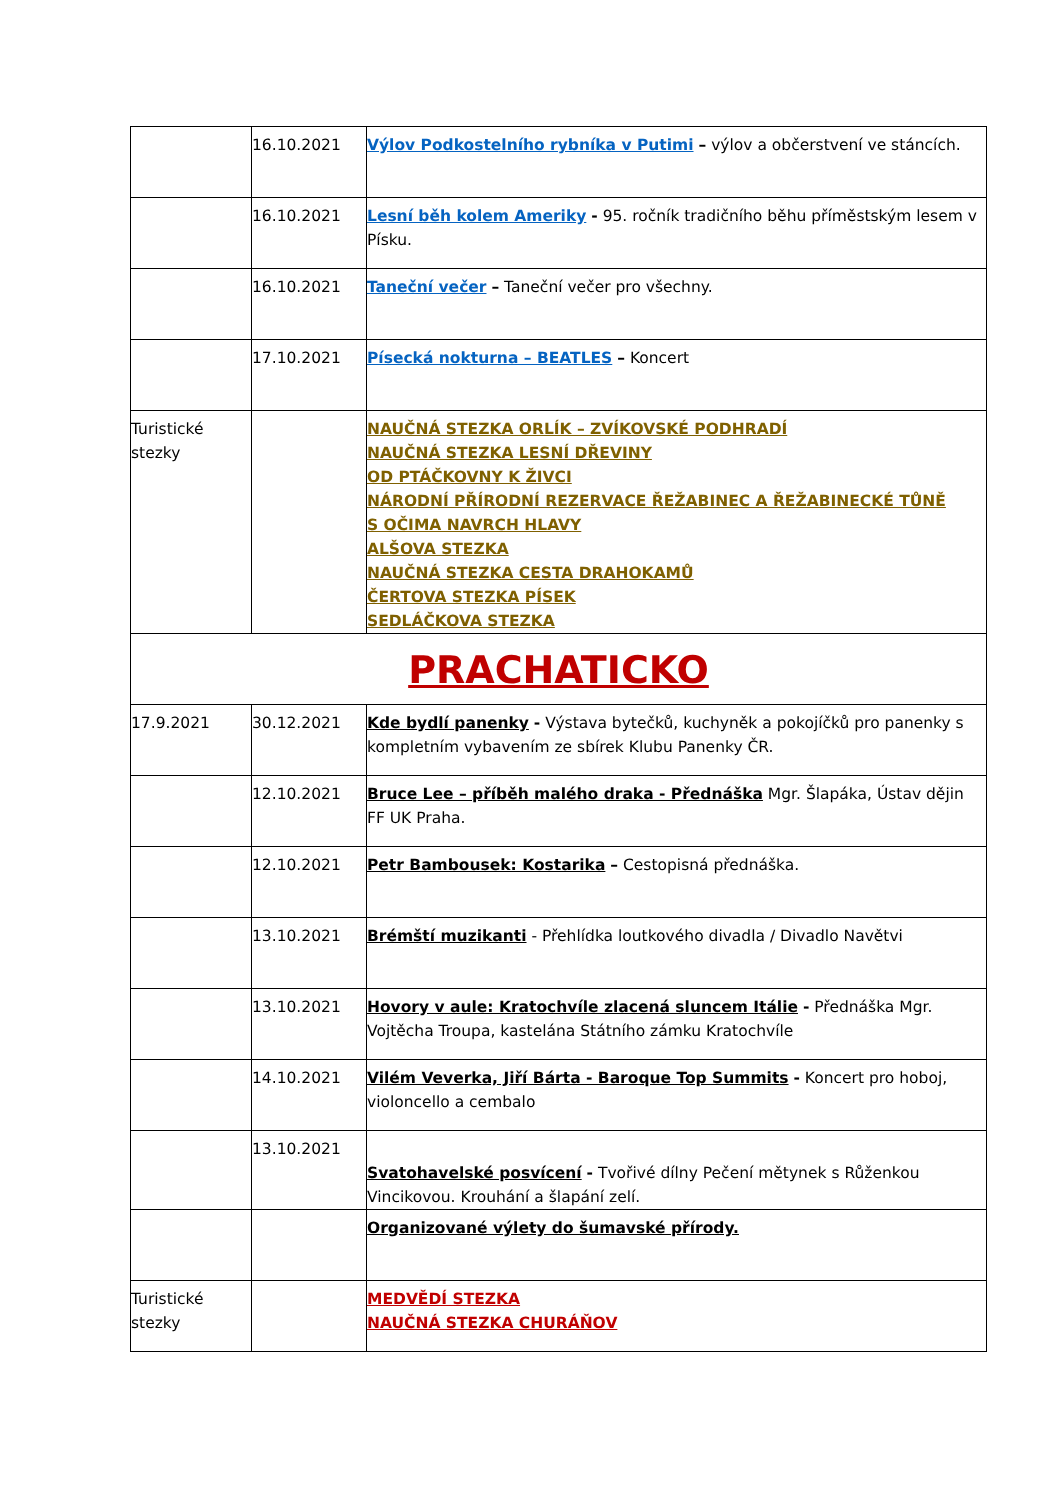| | 16.10.2021 | Výlov Podkostelního rybníka v Putimi – výlov a občerstvení ve stáncích. |
| | 16.10.2021 | Lesní běh kolem Ameriky - 95. ročník tradičního běhu příměstským lesem v Písku. |
| | 16.10.2021 | Taneční večer – Taneční večer pro všechny. |
| | 17.10.2021 | Písecká nokturna – BEATLES – Koncert |
| Turistické stezky | | NAUČNÁ STEZKA ORLÍK – ZVÍKOVSKÉ PODHRADÍ NAUČNÁ STEZKA LESNÍ DŘEVINY OD PTÁČKOVNY K ŽIVCI NÁRODNÍ PŘÍRODNÍ REZERVACE ŘEŽABINEC A ŘEŽABINECKÉ TŮNĚ S OČIMA NAVRCH HLAVY ALŠOVA STEZKA NAUČNÁ STEZKA CESTA DRAHOKAMŮ ČERTOVA STEZKA PÍSEK SEDLÁČKOVA STEZKA |
| PRACHATICKO | | |
| 17.9.2021 | 30.12.2021 | Kde bydlí panenky - Výstava bytečků, kuchyněk a pokojíčků pro panenky s kompletním vybavením ze sbírek Klubu Panenky ČR. |
| | 12.10.2021 | Bruce Lee – příběh malého draka - Přednáška Mgr. Šlapáka, Ústav dějin FF UK Praha. |
| | 12.10.2021 | Petr Bambousek: Kostarika – Cestopisná přednáška. |
| | 13.10.2021 | Brémští muzikanti - Přehlídka loutkového divadla / Divadlo Navětvi |
| | 13.10.2021 | Hovory v aule: Kratochvíle zlacená sluncem Itálie - Přednáška Mgr. Vojtěcha Troupa, kastelána Státního zámku Kratochvíle |
| | 14.10.2021 | Vilém Veverka, Jiří Bárta - Baroque Top Summits - Koncert pro hoboj, violoncello a cembalo |
| | 13.10.2021 | Svatohavelské posvícení - Tvořivé dílny Pečení mětynek s Růženkou Vincikovou. Krouhání a šlapání zelí. |
| | | Organizované výlety do šumavské přírody. |
| Turistické stezky | | MEDVĚDÍ STEZKA NAUČNÁ STEZKA CHURÁŇOV |